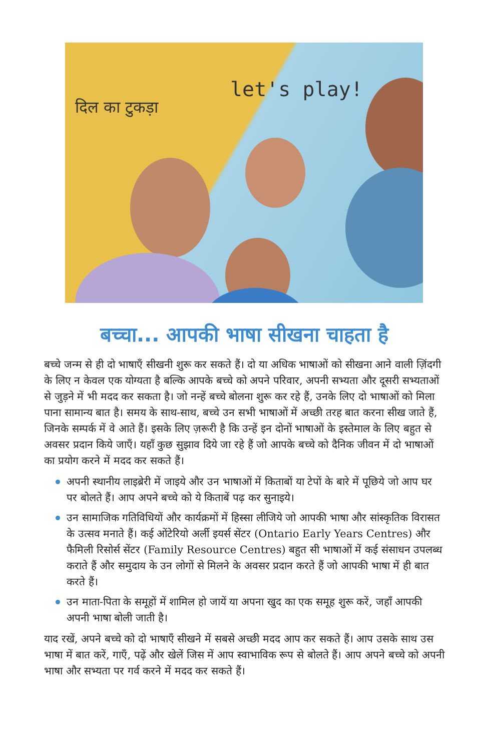दिल का टुकड़ा
let's play!
बच्चा... आपकी भाषा सीखना चाहता है
बच्चे जन्म से ही दो भाषाएँ सीखनी शुरू कर सकते हैं। दो या अधिक भाषाओं को सीखना आने वाली ज़िंदगी के लिए न केवल एक योग्यता है बल्कि आपके बच्चे को अपने परिवार, अपनी सभ्यता और दूसरी सभ्यताओं से जुड़ने में भी मदद कर सकता है। जो नन्हें बच्चे बोलना शुरू कर रहे हैं, उनके लिए दो भाषाओं को मिला पाना सामान्य बात है। समय के साथ-साथ, बच्चे उन सभी भाषाओं में अच्छी तरह बात करना सीख जाते हैं, जिनके सम्पर्क में वे आते हैं। इसके लिए ज़रूरी है कि उन्हें इन दोनों भाषाओं के इस्तेमाल के लिए बहुत से अवसर प्रदान किये जाएँ। यहाँ कुछ सुझाव दिये जा रहे हैं जो आपके बच्चे को दैनिक जीवन में दो भाषाओं का प्रयोग करने में मदद कर सकते हैं।
अपनी स्थानीय लाइब्रेरी में जाइये और उन भाषाओं में किताबों या टेपों के बारे में पूछिये जो आप घर पर बोलते हैं। आप अपने बच्चे को ये किताबें पढ़ कर सुनाइये।
उन सामाजिक गतिविधियों और कार्यक्रमों में हिस्सा लीजिये जो आपकी भाषा और सांस्कृतिक विरासत के उत्सव मनाते हैं। कई ओंटेरियो अर्ली इयर्स सेंटर (Ontario Early Years Centres) और फैमिली रिसोर्स सेंटर (Family Resource Centres) बहुत सी भाषाओं में कई संसाधन उपलब्ध कराते हैं और समुदाय के उन लोगों से मिलने के अवसर प्रदान करते हैं जो आपकी भाषा में ही बात करते हैं।
उन माता-पिता के समूहों में शामिल हो जायें या अपना खुद का एक समूह शुरू करें, जहाँ आपकी अपनी भाषा बोली जाती है।
याद रखें, अपने बच्चे को दो भाषाएँ सीखने में सबसे अच्छी मदद आप कर सकते हैं। आप उसके साथ उस भाषा में बात करें, गाएँ, पढ़ें और खेलें जिस में आप स्वाभाविक रूप से बोलते हैं। आप अपने बच्चे को अपनी भाषा और सभ्यता पर गर्व करने में मदद कर सकते हैं।